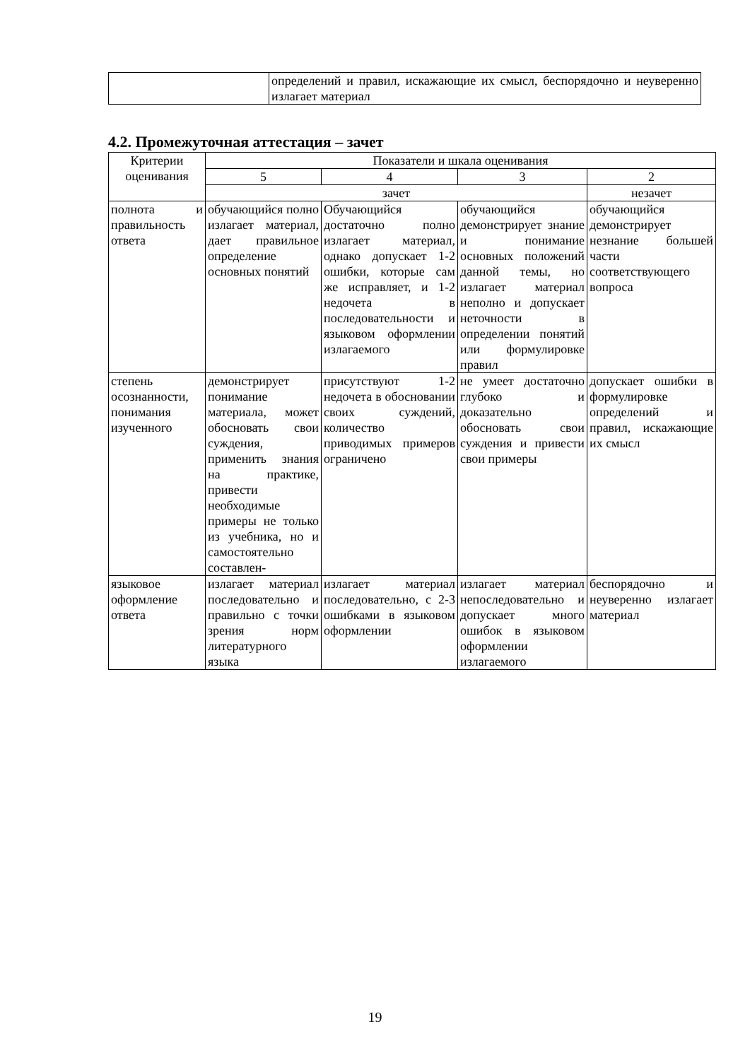| | определений и правил, искажающие их смысл, беспорядочно и неуверенно излагает материал |
4.2. Промежуточная аттестация – зачет
| Критерии оценивания | Показатели и шкала оценивания | | | |
| --- | --- | --- | --- | --- |
| | 5 | 4 | 3 | 2 |
| | зачет | | | незачет |
| полнота и правильность ответа | обучающийся полно излагает материал, дает правильное определение основных понятий | Обучающийся достаточно полно излагает материал, однако допускает 1-2 ошибки, которые сам же исправляет, и 1-2 недочета в последовательности и языковом оформлении излагаемого | обучающийся демонстрирует знание и понимание основных положений данной темы, но излагает материал неполно и допускает неточности в определении понятий или формулировке правил | обучающийся демонстрирует незнание большей части соответствующего вопроса |
| степень осознанности, понимания изученного | демонстрирует понимание материала, может обосновать свои суждения, применить знания на практике, привести необходимые примеры не только из учебника, но и самостоятельно составлен- | присутствуют 1-2 недочета в обосновании своих суждений, количество приводимых примеров ограничено | не умеет достаточно глубоко и доказательно обосновать свои суждения и привести свои примеры | допускает ошибки в формулировке определений и правил, искажающие их смысл |
| языковое оформление ответа | излагает материал последовательно и правильно с точки зрения норм литературного языка | излагает материал последовательно, с 2-3 ошибками в языковом оформлении | излагает материал непоследовательно и допускает много ошибок в языковом оформлении излагаемого | беспорядочно и неуверенно излагает материал |
19